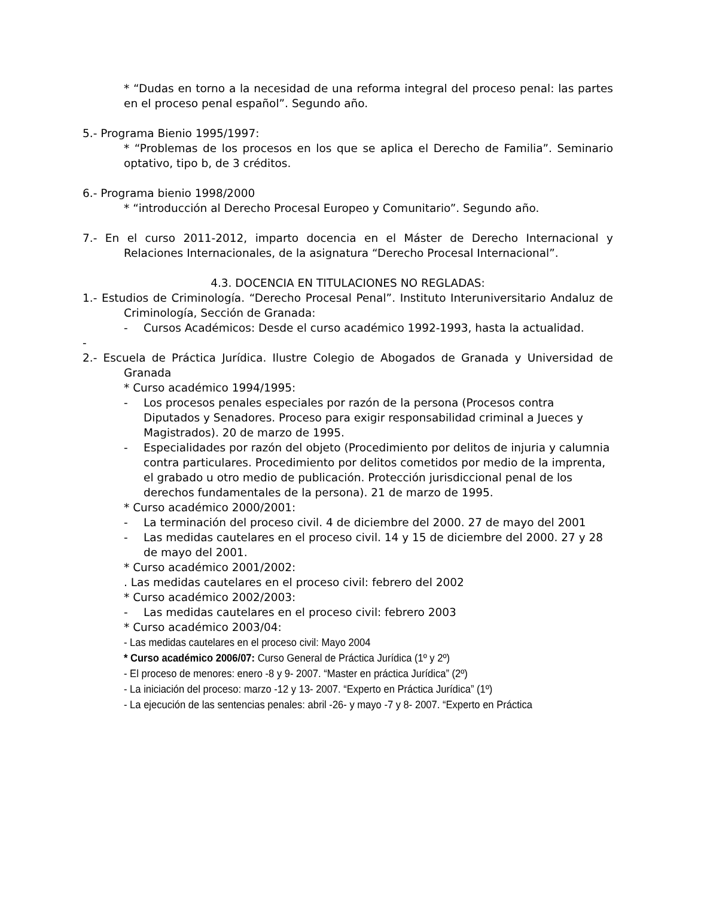* “Dudas en torno a la necesidad de una reforma integral del proceso penal: las partes en el proceso penal español”. Segundo año.
5.- Programa Bienio 1995/1997:
* “Problemas de los procesos en los que se aplica el Derecho de Familia”. Seminario optativo, tipo b, de 3 créditos.
6.- Programa bienio 1998/2000
* “introducción al Derecho Procesal Europeo y Comunitario”. Segundo año.
7.- En el curso 2011-2012, imparto docencia en el Máster de Derecho Internacional y Relaciones Internacionales, de la asignatura “Derecho Procesal Internacional”.
4.3. DOCENCIA EN TITULACIONES NO REGLADAS:
1.- Estudios de Criminología. “Derecho Procesal Penal”. Instituto Interuniversitario Andaluz de Criminología, Sección de Granada:
- Cursos Académicos: Desde el curso académico 1992-1993, hasta la actualidad.
-
2.- Escuela de Práctica Jurídica. Ilustre Colegio de Abogados de Granada y Universidad de Granada
* Curso académico 1994/1995:
- Los procesos penales especiales por razón de la persona (Procesos contra Diputados y Senadores. Proceso para exigir responsabilidad criminal a Jueces y Magistrados). 20 de marzo de 1995.
- Especialidades por razón del objeto (Procedimiento por delitos de injuria y calumnia contra particulares. Procedimiento por delitos cometidos por medio de la imprenta, el grabado u otro medio de publicación. Protección jurisdiccional penal de los derechos fundamentales de la persona). 21 de marzo de 1995.
* Curso académico 2000/2001:
- La terminación del proceso civil. 4 de diciembre del 2000. 27 de mayo del 2001
- Las medidas cautelares en el proceso civil. 14 y 15 de diciembre del 2000. 27 y 28 de mayo del 2001.
* Curso académico 2001/2002:
. Las medidas cautelares en el proceso civil: febrero del 2002
* Curso académico 2002/2003:
- Las medidas cautelares en el proceso civil: febrero 2003
* Curso académico 2003/04:
- Las medidas cautelares en el proceso civil: Mayo 2004
* Curso académico 2006/07: Curso General de Práctica Jurídica (1º y 2º)
- El proceso de menores: enero -8 y 9- 2007. “Master en práctica Jurídica” (2º)
- La iniciación del proceso: marzo -12 y 13- 2007. “Experto en Práctica Jurídica” (1º)
- La ejecución de las sentencias penales: abril -26- y mayo -7 y 8- 2007. “Experto en Práctica